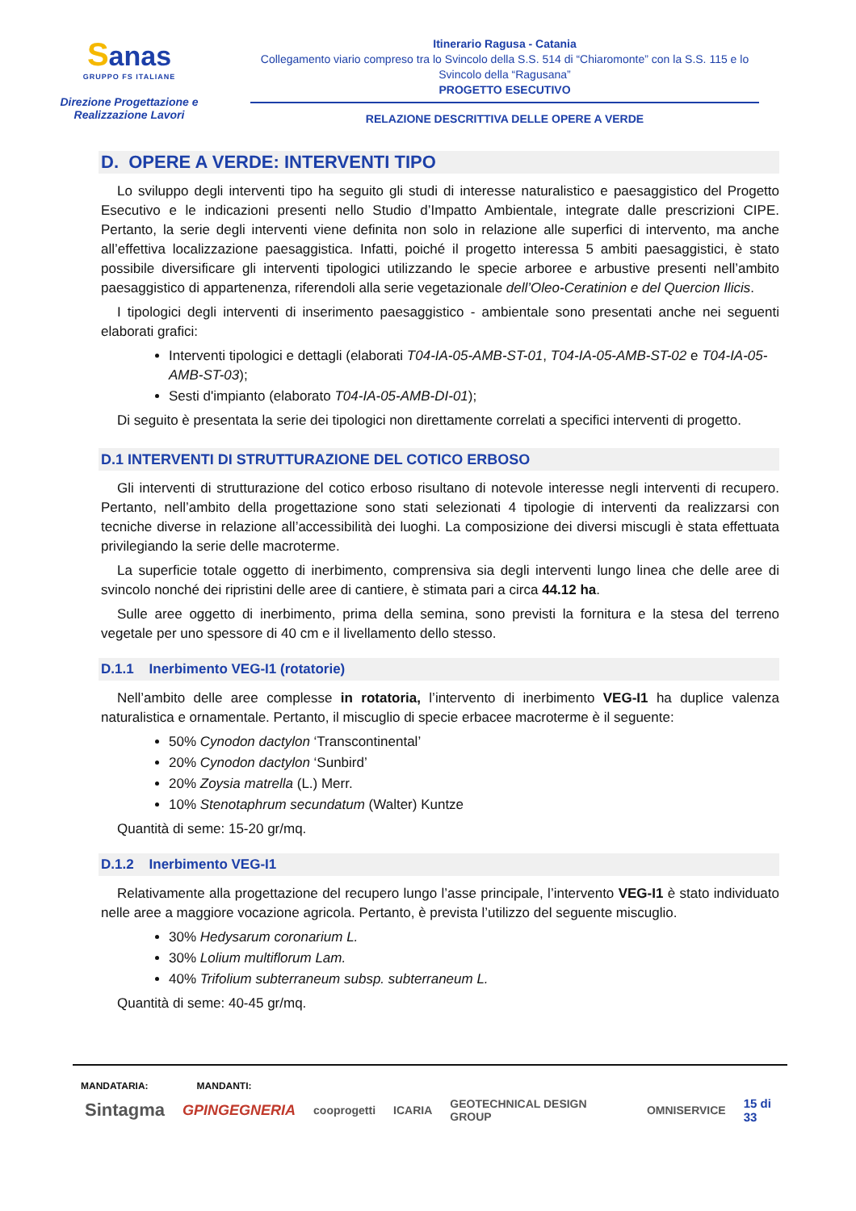Sanas
GRUPPO FS ITALIANE
Direzione Progettazione e Realizzazione Lavori
Itinerario Ragusa - Catania
Collegamento viario compreso tra lo Svincolo della S.S. 514 di “Chiaromonte” con la S.S. 115 e lo Svincolo della “Ragusana”
PROGETTO ESECUTIVO
RELAZIONE DESCRITTIVA DELLE OPERE A VERDE
D. OPERE A VERDE: INTERVENTI TIPO
Lo sviluppo degli interventi tipo ha seguito gli studi di interesse naturalistico e paesaggistico del Progetto Esecutivo e le indicazioni presenti nello Studio d’Impatto Ambientale, integrate dalle prescrizioni CIPE. Pertanto, la serie degli interventi viene definita non solo in relazione alle superfici di intervento, ma anche all’effettiva localizzazione paesaggistica. Infatti, poiché il progetto interessa 5 ambiti paesaggistici, è stato possibile diversificare gli interventi tipologici utilizzando le specie arboree e arbustive presenti nell’ambito paesaggistico di appartenenza, riferendoli alla serie vegetazionale dell’Oleo-Ceratinion e del Quercion Ilicis.
I tipologici degli interventi di inserimento paesaggistico - ambientale sono presentati anche nei seguenti elaborati grafici:
Interventi tipologici e dettagli (elaborati T04-IA-05-AMB-ST-01, T04-IA-05-AMB-ST-02 e T04-IA-05-AMB-ST-03);
Sesti d'impianto (elaborato T04-IA-05-AMB-DI-01);
Di seguito è presentata la serie dei tipologici non direttamente correlati a specifici interventi di progetto.
D.1 INTERVENTI DI STRUTTURAZIONE DEL COTICO ERBOSO
Gli interventi di strutturazione del cotico erboso risultano di notevole interesse negli interventi di recupero. Pertanto, nell’ambito della progettazione sono stati selezionati 4 tipologie di interventi da realizzarsi con tecniche diverse in relazione all’accessibilità dei luoghi. La composizione dei diversi miscugli è stata effettuata privilegiando la serie delle macroterme.
La superficie totale oggetto di inerbimento, comprensiva sia degli interventi lungo linea che delle aree di svincolo nonché dei ripristini delle aree di cantiere, è stimata pari a circa 44.12 ha.
Sulle aree oggetto di inerbimento, prima della semina, sono previsti la fornitura e la stesa del terreno vegetale per uno spessore di 40 cm e il livellamento dello stesso.
D.1.1 Inerbimento VEG-I1 (rotatorie)
Nell’ambito delle aree complesse in rotatoria, l’intervento di inerbimento VEG-I1 ha duplice valenza naturalistica e ornamentale. Pertanto, il miscuglio di specie erbacee macroterme è il seguente:
50% Cynodon dactylon ‘Transcontinental’
20% Cynodon dactylon ‘Sunbird’
20% Zoysia matrella (L.) Merr.
10% Stenotaphrum secundatum (Walter) Kuntze
Quantità di seme: 15-20 gr/mq.
D.1.2 Inerbimento VEG-I1
Relativamente alla progettazione del recupero lungo l’asse principale, l’intervento VEG-I1 è stato individuato nelle aree a maggiore vocazione agricola. Pertanto, è prevista l’utilizzo del seguente miscuglio.
30% Hedysarum coronarium L.
30% Lolium multiflorum Lam.
40% Trifolium subterraneum subsp. subterraneum L.
Quantità di seme: 40-45 gr/mq.
MANDATARIA: MANDANTI:
Sintagma GPINGEGNERIA cooprogetti ICARIA GEOTECHNICAL DESIGN GROUP OMNISERVICE 15 di 33